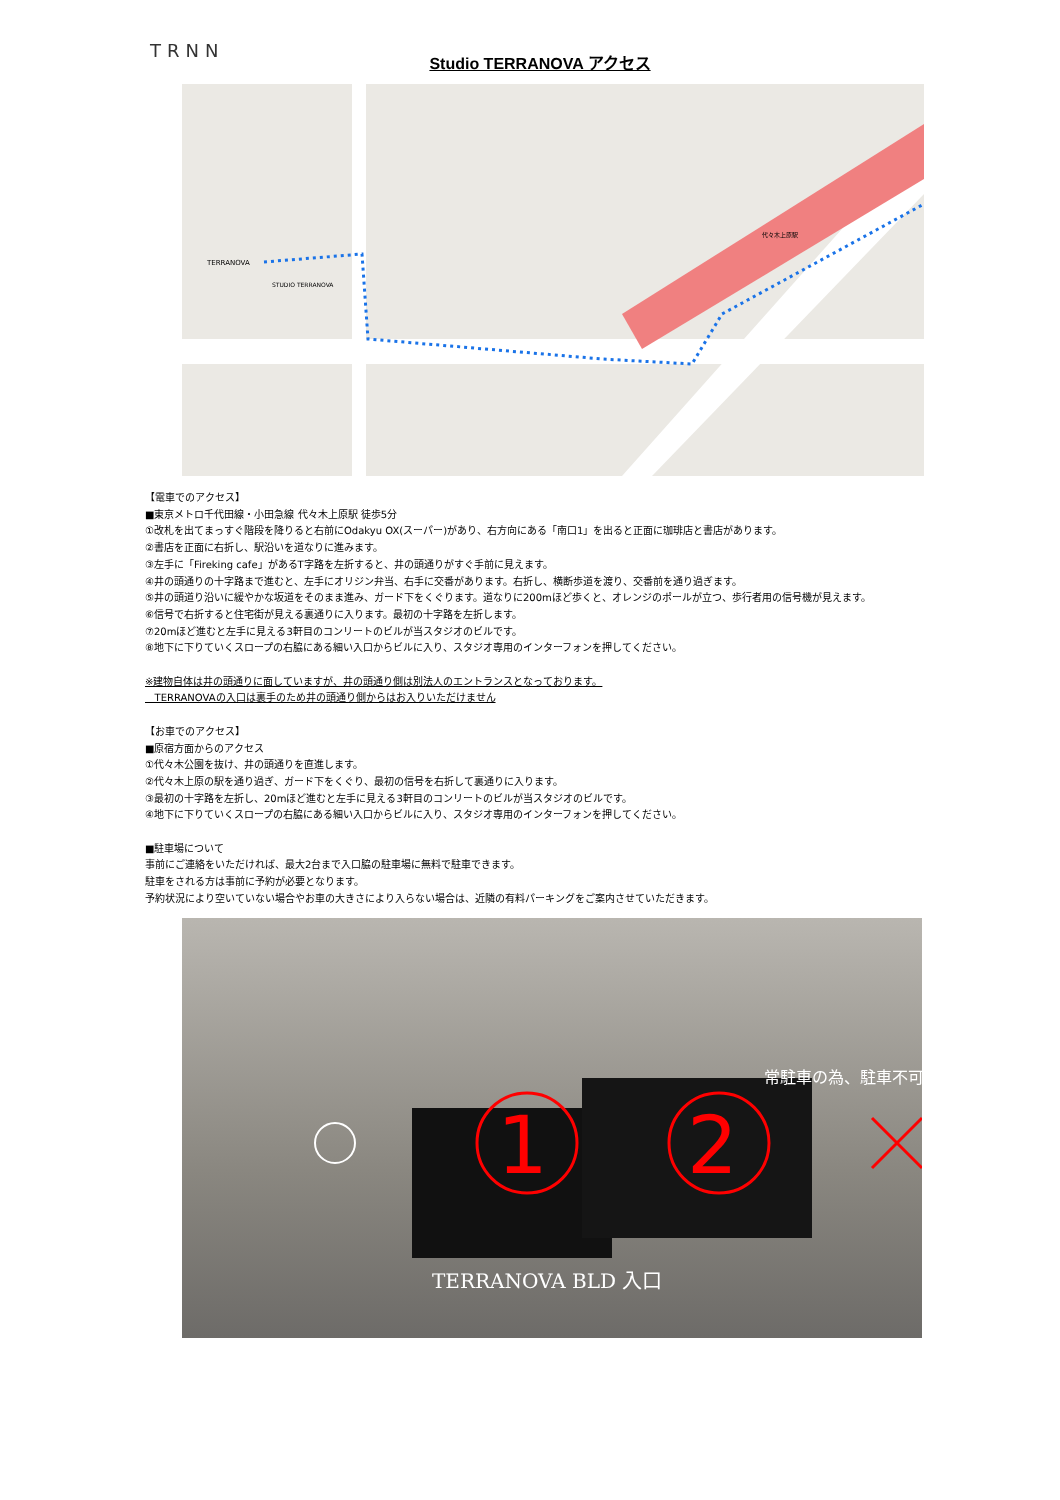TRNN
Studio TERRANOVA アクセス
TERRANOVA
STUDIO TERRANOVA
代々木上原駅
【電車でのアクセス】
■東京メトロ千代田線・小田急線 代々木上原駅 徒歩5分
①改札を出てまっすぐ階段を降りると右前にOdakyu OX(スーパー)があり、右方向にある「南口1」を出ると正面に珈琲店と書店があります。
②書店を正面に右折し、駅沿いを道なりに進みます。
③左手に「Fireking cafe」があるT字路を左折すると、井の頭通りがすぐ手前に見えます。
④井の頭通りの十字路まで進むと、左手にオリジン弁当、右手に交番があります。右折し、横断歩道を渡り、交番前を通り過ぎます。
⑤井の頭道り沿いに緩やかな坂道をそのまま進み、ガード下をくぐります。道なりに200mほど歩くと、オレンジのポールが立つ、歩行者用の信号機が見えます。
⑥信号で右折すると住宅街が見える裏通りに入ります。最初の十字路を左折します。
⑦20mほど進むと左手に見える3軒目のコンリートのビルが当スタジオのビルです。
⑧地下に下りていくスロープの右脇にある細い入口からビルに入り、スタジオ専用のインターフォンを押してください。
※建物自体は井の頭通りに面していますが、井の頭通り側は別法人のエントランスとなっております。
TERRANOVAの入口は裏手のため井の頭通り側からはお入りいただけません
【お車でのアクセス】
■原宿方面からのアクセス
①代々木公園を抜け、井の頭通りを直進します。
②代々木上原の駅を通り過ぎ、ガード下をくぐり、最初の信号を右折して裏通りに入ります。
③最初の十字路を左折し、20mほど進むと左手に見える3軒目のコンリートのビルが当スタジオのビルです。
④地下に下りていくスロープの右脇にある細い入口からビルに入り、スタジオ専用のインターフォンを押してください。
■駐車場について
事前にご連絡をいただければ、最大2台まで入口脇の駐車場に無料で駐車できます。
駐車をされる方は事前に予約が必要となります。
予約状況により空いていない場合やお車の大きさにより入らない場合は、近隣の有料パーキングをご案内させていただきます。
1
2
常駐車の為、駐車不可
TERRANOVA BLD 入口